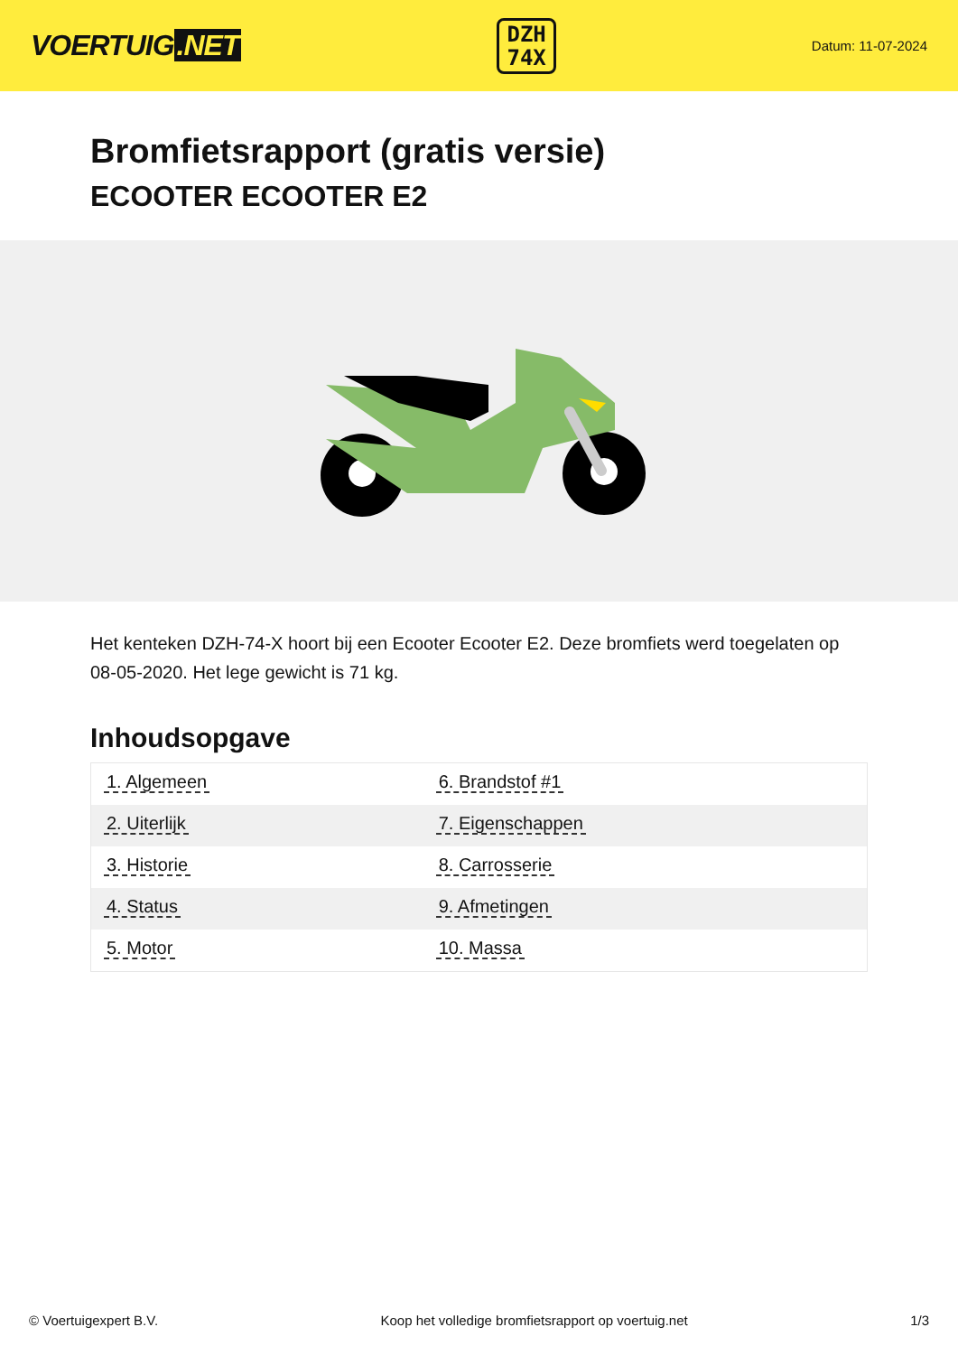VOERTUIG.NET
DZH
74X
Datum: 11-07-2024
Bromfietsrapport (gratis versie)
ECOOTER ECOOTER E2
Het kenteken DZH-74-X hoort bij een Ecooter Ecooter E2. Deze bromfiets werd toegelaten op 08-05-2020. Het lege gewicht is 71 kg.
Inhoudsopgave
| 1. Algemeen | 6. Brandstof #1 |
| 2. Uiterlijk | 7. Eigenschappen |
| 3. Historie | 8. Carrosserie |
| 4. Status | 9. Afmetingen |
| 5. Motor | 10. Massa |
© Voertuigexpert B.V. Koop het volledige bromfietsrapport op voertuig.net 1/3